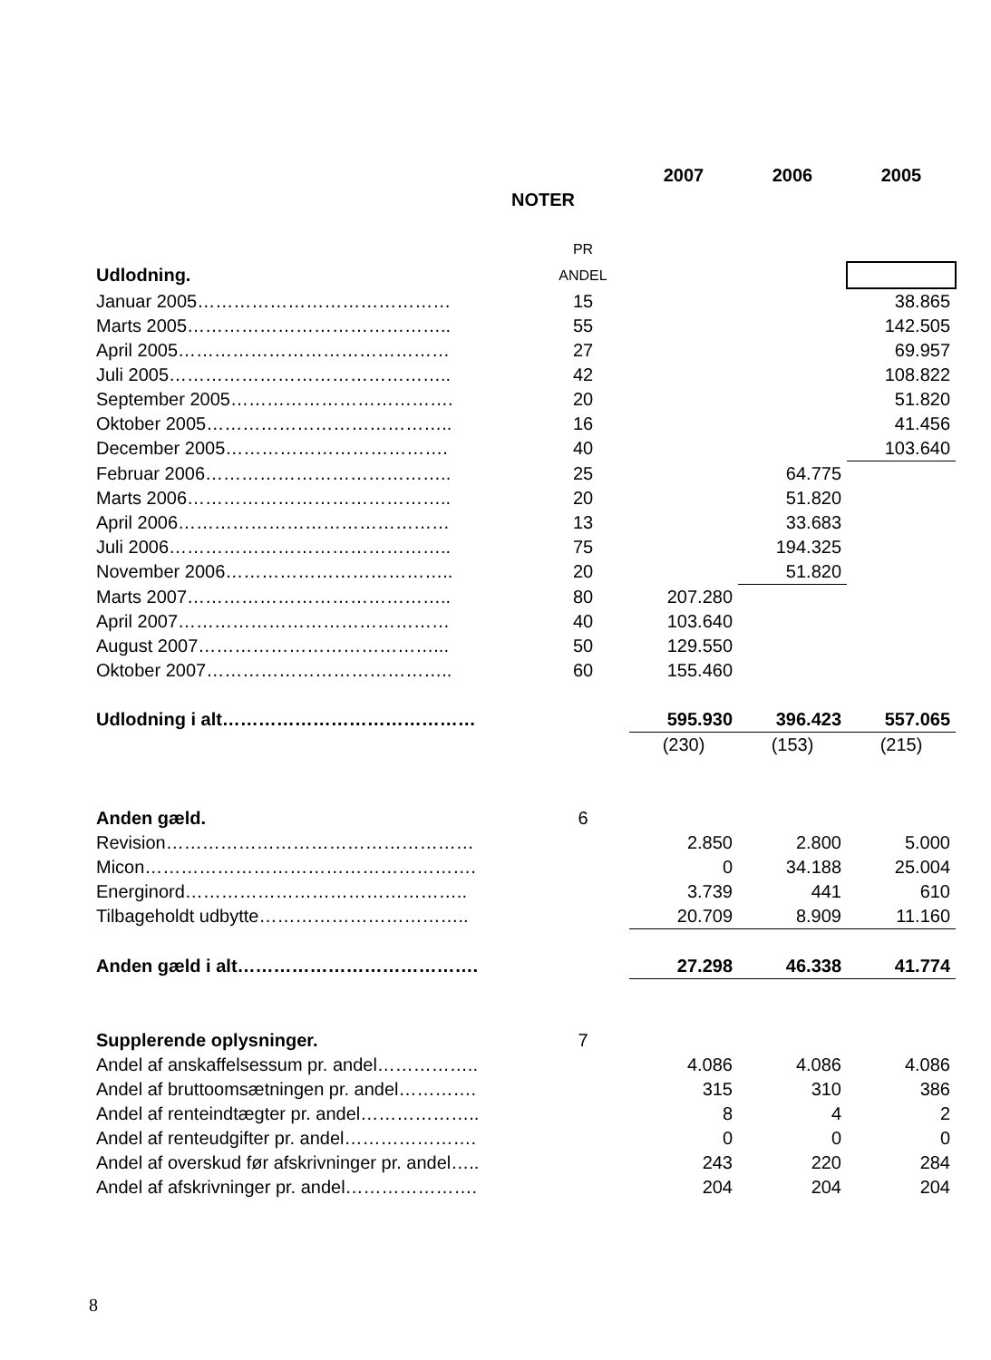| | | 2007 | 2006 | 2005 |
| --- | --- | --- | --- | --- |
| NOTER | | | | |
| | PR | | | |
| Udlodning. | ANDEL | | | |
| Januar 2005…………………………………… | 15 | | | 38.865 |
| Marts 2005…………………………………….. | 55 | | | 142.505 |
| April 2005……………………………………… | 27 | | | 69.957 |
| Juli 2005……………………………………….. | 42 | | | 108.822 |
| September 2005………………………………. | 20 | | | 51.820 |
| Oktober 2005………………………………….. | 16 | | | 41.456 |
| December 2005………………………………. | 40 | | | 103.640 |
| Februar 2006………………………………….. | 25 | | 64.775 | |
| Marts 2006…………………………………….. | 20 | | 51.820 | |
| April 2006……………………………………… | 13 | | 33.683 | |
| Juli 2006……………………………………….. | 75 | | 194.325 | |
| November 2006……………………………….. | 20 | | 51.820 | |
| Marts 2007…………………………………….. | 80 | 207.280 | | |
| April 2007……………………………………… | 40 | 103.640 | | |
| August 2007…………………………………... | 50 | 129.550 | | |
| Oktober 2007………………………………….. | 60 | 155.460 | | |
| Udlodning i alt…………………………………… | | 595.930 | 396.423 | 557.065 |
| | | (230) | (153) | (215) |
| Anden gæld. | 6 | | | |
| Revision…………………………………………… | | 2.850 | 2.800 | 5.000 |
| Micon………………………………………………. | | 0 | 34.188 | 25.004 |
| Energinord……………………………………….. | | 3.739 | 441 | 610 |
| Tilbageholdt udbytte…………………………….. | | 20.709 | 8.909 | 11.160 |
| Anden gæld i alt…………………………………. | | 27.298 | 46.338 | 41.774 |
| Supplerende oplysninger. | 7 | | | |
| Andel af anskaffelsessum pr. andel…………….. | | 4.086 | 4.086 | 4.086 |
| Andel af bruttoomsætningen pr. andel…………. | | 315 | 310 | 386 |
| Andel af renteindtægter pr. andel……………….. | | 8 | 4 | 2 |
| Andel af renteudgifter pr. andel…………………. | | 0 | 0 | 0 |
| Andel af overskud før afskrivninger pr. andel….. | | 243 | 220 | 284 |
| Andel af afskrivninger pr. andel…………………. | | 204 | 204 | 204 |
8